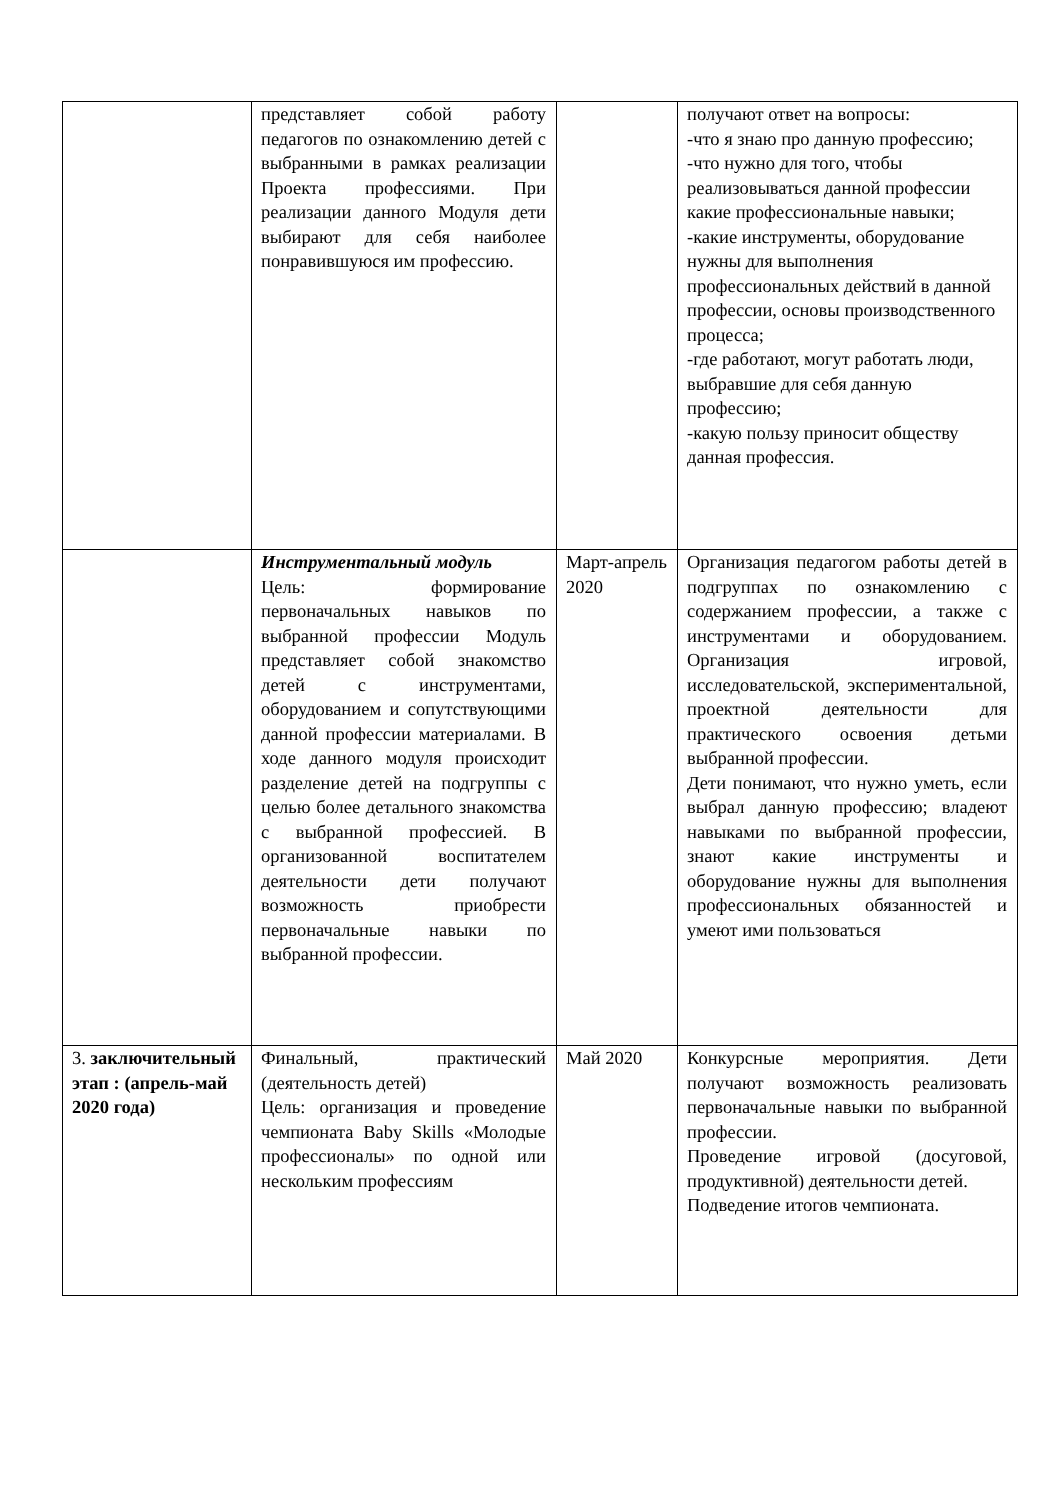| | представляет собой работу педагогов по ознакомлению детей с выбранными в рамках реализации Проекта профессиями. При реализации данного Модуля дети выбирают для себя наиболее понравившуюся им профессию. | | получают ответ на вопросы: -что я знаю про данную профессию; -что нужно для того, чтобы реализовываться данной профессии какие профессиональные навыки; -какие инструменты, оборудование нужны для выполнения профессиональных действий в данной профессии, основы производственного процесса; -где работают, могут работать люди, выбравшие для себя данную профессию; -какую пользу приносит обществу данная профессия. |
| | Инструментальный модуль Цель: формирование первоначальных навыков по выбранной профессии Модуль представляет собой знакомство детей с инструментами, оборудованием и сопутствующими данной профессии материалами. В ходе данного модуля происходит разделение детей на подгруппы с целью более детального знакомства с выбранной профессией. В организованной воспитателем деятельности дети получают возможность приобрести первоначальные навыки по выбранной профессии. | Март-апрель 2020 | Организация педагогом работы детей в подгруппах по ознакомлению с содержанием профессии, а также с инструментами и оборудованием. Организация игровой, исследовательской, экспериментальной, проектной деятельности для практического освоения детьми выбранной профессии. Дети понимают, что нужно уметь, если выбрал данную профессию; владеют навыками по выбранной профессии, знают какие инструменты и оборудование нужны для выполнения профессиональных обязанностей и умеют ими пользоваться |
| 3. заключительный этап : (апрель-май 2020 года) | Финальный, практический (деятельность детей) Цель: организация и проведение чемпионата Baby Skills «Молодые профессионалы» по одной или нескольким профессиям | Май 2020 | Конкурсные мероприятия. Дети получают возможность реализовать первоначальные навыки по выбранной профессии. Проведение игровой (досуговой, продуктивной) деятельности детей. Подведение итогов чемпионата. |